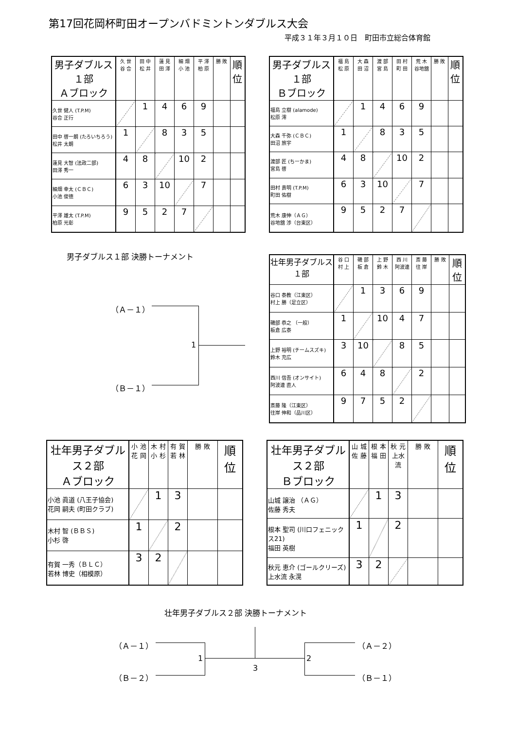第17回花岡杯町田オープンバドミントンダブルス大会
平成３１年３月１０日　町田市立総合体育館
| 男子ダブルス１部 Ａブロック | 久 世 谷 合 | 田 中 松 井 | 蓮 見 田 澤 | 細 畑 小 池 | 平 澤 柏 原 | 勝 敗 | 順 位 |
| --- | --- | --- | --- | --- | --- | --- | --- |
| 久世 健人 (T.P.M) 谷合 正行 | | 1 | 4 | 6 | 9 | | |
| 田中 啓一朗 (たろいちろう) 松井 太朗 | 1 | | 8 | 3 | 5 | | |
| 蓮見 大智 (法政二部) 田澤 秀一 | 4 | 8 | | 10 | 2 | | |
| 細畑 幸太 (ＣＢＣ) 小池 俊徳 | 6 | 3 | 10 | | 7 | | |
| 平澤 雄太 (T.P.M) 柏原 光彰 | 9 | 5 | 2 | 7 | | | |
| 男子ダブルス１部 Ｂブロック | 福 島 松 原 | 大 森 田 沼 | 渡 部 宮 島 | 田 村 町 田 | 荒 木 谷地舘 | 勝 敗 | 順 位 |
| --- | --- | --- | --- | --- | --- | --- | --- |
| 福島 立樹 (alamode) 松原 澪 | | 1 | 4 | 6 | 9 | | |
| 大森 千弥 (ＣＢＣ) 田沼 旅宇 | 1 | | 8 | 3 | 5 | | |
| 渡部 匠 (ちーかま) 宮島 啓 | 4 | 8 | | 10 | 2 | | |
| 田村 貴明 (T.P.M) 町田 佑樹 | 6 | 3 | 10 | | 7 | | |
| 荒木 康伸（ＡＧ） 谷地舘 渉（台東区） | 9 | 5 | 2 | 7 | | | |
男子ダブルス１部 決勝トーナメント
（Ａ－１）
（Ｂ－１）
1
| 壮年男子ダブルス１部 | 谷 口 村 上 | 磯 部 板 倉 | 上 野 鈴 木 | 西 川 阿波連 | 斎 藤 往 岸 | 勝 敗 | 順 位 |
| --- | --- | --- | --- | --- | --- | --- | --- |
| 谷口 泰教（江東区） 村上 勝（足立区） | | 1 | 3 | 6 | 9 | | |
| 磯部 恭之 （一般） 板倉 広泰 | 1 | | 10 | 4 | 7 | | |
| 上野 裕明 (チームスズキ) 鈴木 充広 | 3 | 10 | | 8 | 5 | | |
| 西川 信吾 (オンサイト) 阿波連 直人 | 6 | 4 | 8 | | 2 | | |
| 斎藤 隆（江東区） 往岸 伸和（品川区） | 9 | 7 | 5 | 2 | | | |
| 壮年男子ダブルス２部 Ａブロック | 小 池 花 岡 | 木 村 小 杉 | 有 賀 若 林 | 勝 敗 | 順 位 |
| --- | --- | --- | --- | --- | --- |
| 小池 眞道 (八王子協会) 花岡 嗣夫 (町田クラブ) | | 1 | 3 | | |
| 木村 智 (ＢＢＳ) 小杉 啓 | 1 | | 2 | | |
| 有賀 一秀（ＢＬＣ） 若林 博史（相模原） | 3 | 2 | | | |
| 壮年男子ダブルス２部 Ｂブロック | 山 城 佐 藤 | 根 本 福 田 | 秋 元 上水流 | 勝 敗 | 順 位 |
| --- | --- | --- | --- | --- | --- |
| 山城 譲治 （ＡＧ） 佐藤 秀夫 | | 1 | 3 | | |
| 根本 聖司 (川口フェニックス21) 福田 英樹 | 1 | | 2 | | |
| 秋元 恵介 (ゴールクリーズ) 上水流 永滉 | 3 | 2 | | | |
壮年男子ダブルス２部 決勝トーナメント
（Ａ－１）
（Ｂ－２）
（Ａ－２）
（Ｂ－１）
1
3
2